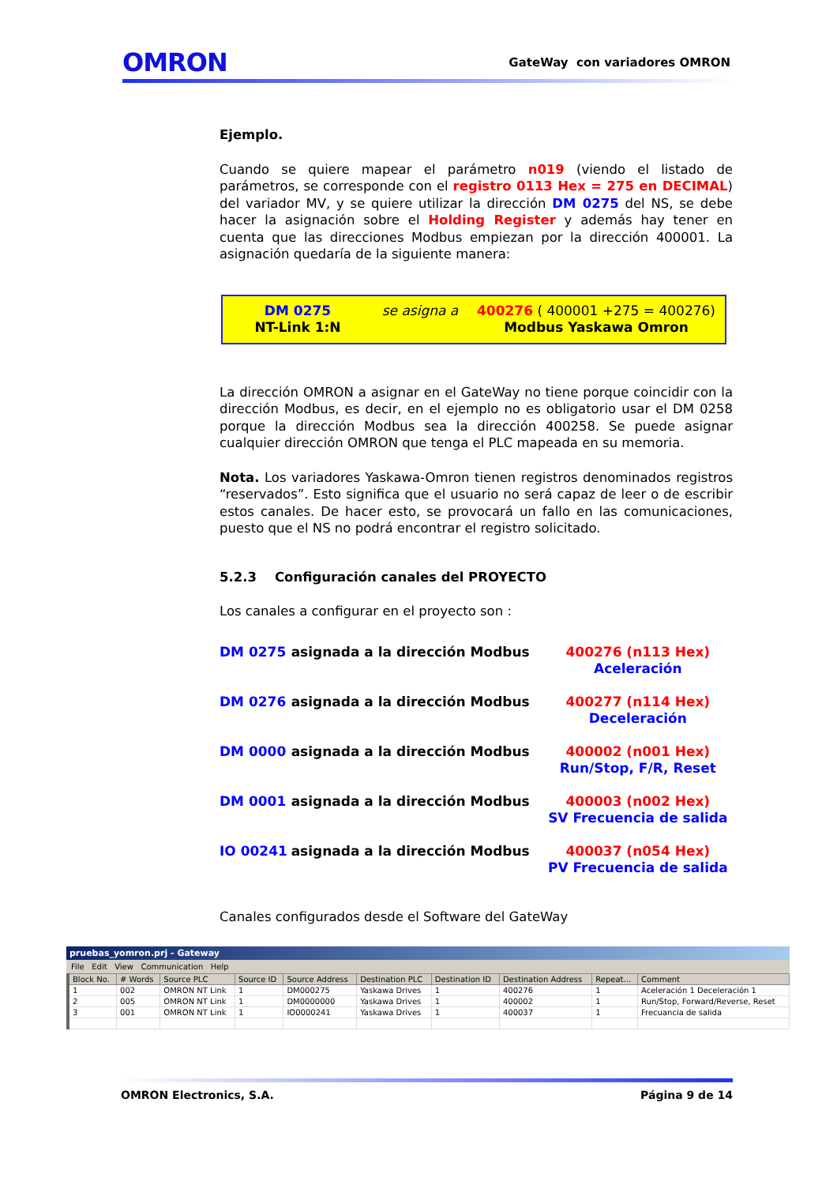OMRON GateWay con variadores OMRON
Ejemplo.
Cuando se quiere mapear el parámetro n019 (viendo el listado de parámetros, se corresponde con el registro 0113 Hex = 275 en DECIMAL) del variador MV, y se quiere utilizar la dirección DM 0275 del NS, se debe hacer la asignación sobre el Holding Register y además hay tener en cuenta que las direcciones Modbus empiezan por la dirección 400001. La asignación quedaría de la siguiente manera:
DM 0275
NT-Link 1:N
se asigna a
400276 ( 400001 +275 = 400276)
Modbus Yaskawa Omron
La dirección OMRON a asignar en el GateWay no tiene porque coincidir con la dirección Modbus, es decir, en el ejemplo no es obligatorio usar el DM 0258 porque la dirección Modbus sea la dirección 400258. Se puede asignar cualquier dirección OMRON que tenga el PLC mapeada en su memoria.
Nota. Los variadores Yaskawa-Omron tienen registros denominados registros “reservados”. Esto significa que el usuario no será capaz de leer o de escribir estos canales. De hacer esto, se provocará un fallo en las comunicaciones, puesto que el NS no podrá encontrar el registro solicitado.
5.2.3 Configuración canales del PROYECTO
Los canales a configurar en el proyecto son :
| DM 0275 | asignada a la dirección Modbus | 400276 (n113 Hex) Aceleración |
| DM 0276 | asignada a la dirección Modbus | 400277 (n114 Hex) Deceleración |
| DM 0000 | asignada a la dirección Modbus | 400002 (n001 Hex) Run/Stop, F/R, Reset |
| DM 0001 | asignada a la dirección Modbus | 400003 (n002 Hex) SV Frecuencia de salida |
| IO 00241 | asignada a la dirección Modbus | 400037 (n054 Hex) PV Frecuencia de salida |
Canales configurados desde el Software del GateWay
pruebas_yomron.prj - Gateway
File Edit View Communication Help
| Block No. | # Words | Source PLC | Source ID | Source Address | Destination PLC | Destination ID | Destination Address | Repeat... | Comment |
| --- | --- | --- | --- | --- | --- | --- | --- | --- | --- |
| 1 | 002 | OMRON NT Link | 1 | DM000275 | Yaskawa Drives | 1 | 400276 | 1 | Aceleración 1 Deceleración 1 |
| 2 | 005 | OMRON NT Link | 1 | DM0000000 | Yaskawa Drives | 1 | 400002 | 1 | Run/Stop, Forward/Reverse, Reset |
| 3 | 001 | OMRON NT Link | 1 | IO0000241 | Yaskawa Drives | 1 | 400037 | 1 | Frecuancia de salida |
OMRON Electronics, S.A. Página 9 de 14